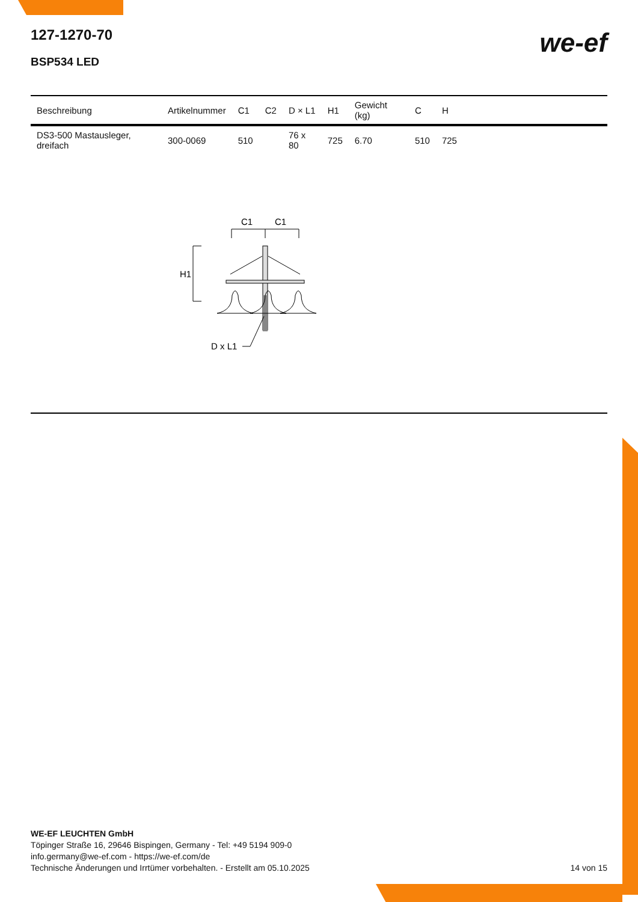we-ef
127-1270-70
BSP534 LED
| Beschreibung | Artikelnummer | C1 | C2 | D × L1 | H1 | Gewicht (kg) | C | H | |
| --- | --- | --- | --- | --- | --- | --- | --- | --- | --- |
| DS3-500 Mastausleger, dreifach | 300-0069 | 510 | | 76 x 80 | 725 | 6.70 | 510 | 725 | |
C1
C1
H1
D x L1
WE-EF LEUCHTEN GmbH
Töpinger Straße 16, 29646 Bispingen, Germany - Tel: +49 5194 909-0
info.germany@we-ef.com - https://we-ef.com/de
Technische Änderungen und Irrtümer vorbehalten. - Erstellt am 05.10.2025
14 von 15